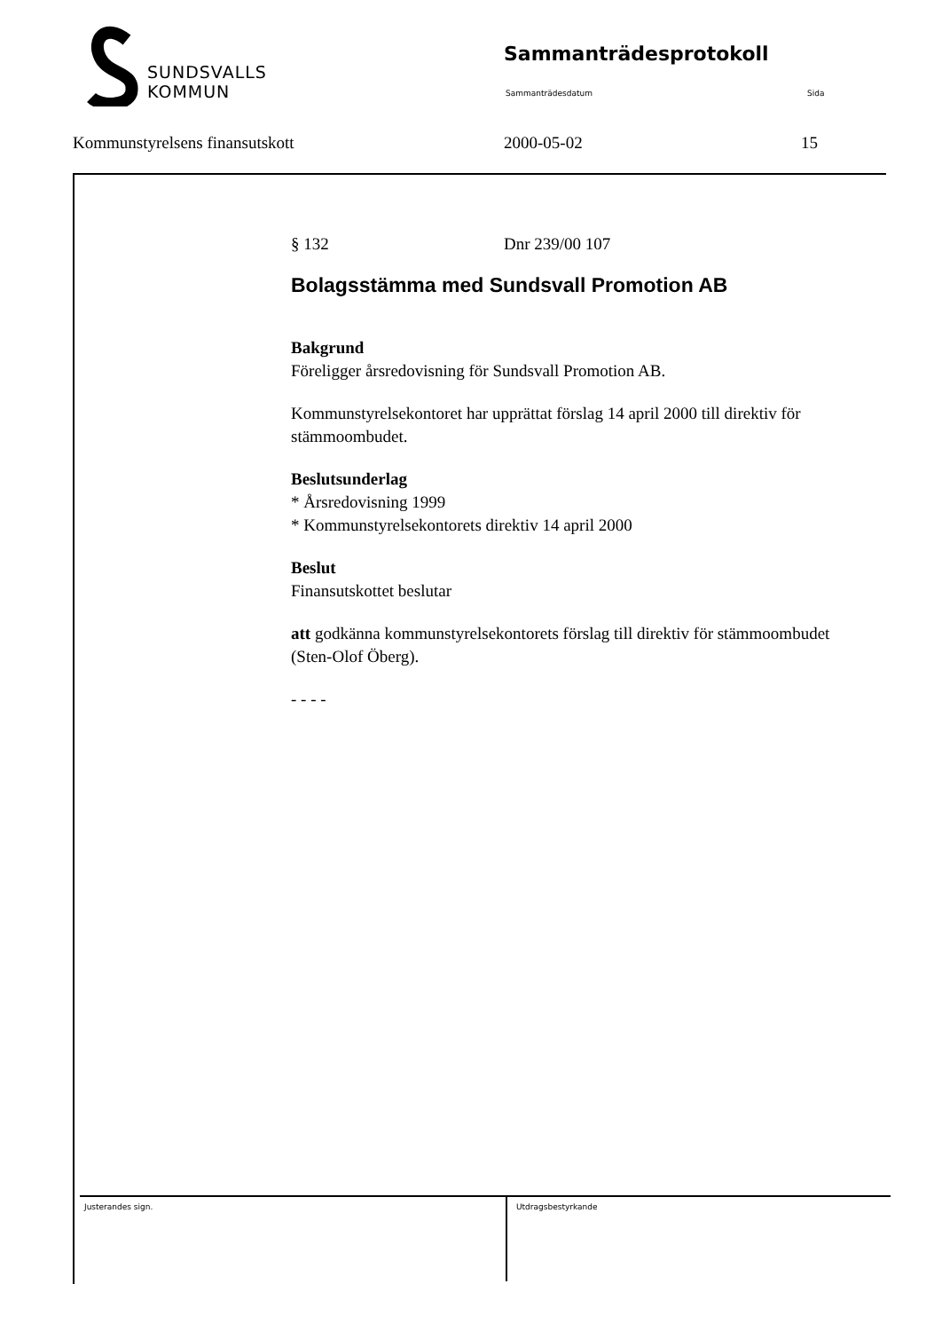SUNDSVALLS
KOMMUN
Sammanträdesprotokoll
Sammanträdesdatum Sida
Kommunstyrelsens finansutskott 2000-05-02 15
§ 132 Dnr 239/00 107
Bolagsstämma med Sundsvall Promotion AB
Bakgrund
Föreligger årsredovisning för Sundsvall Promotion AB.
Kommunstyrelsekontoret har upprättat förslag 14 april 2000 till direktiv för stämmoombudet.
Beslutsunderlag
* Årsredovisning 1999
* Kommunstyrelsekontorets direktiv 14 april 2000
Beslut
Finansutskottet beslutar
att godkänna kommunstyrelsekontorets förslag till direktiv för stämmoombudet (Sten-Olof Öberg).
- - - -
Justerandes sign. Utdragsbestyrkande